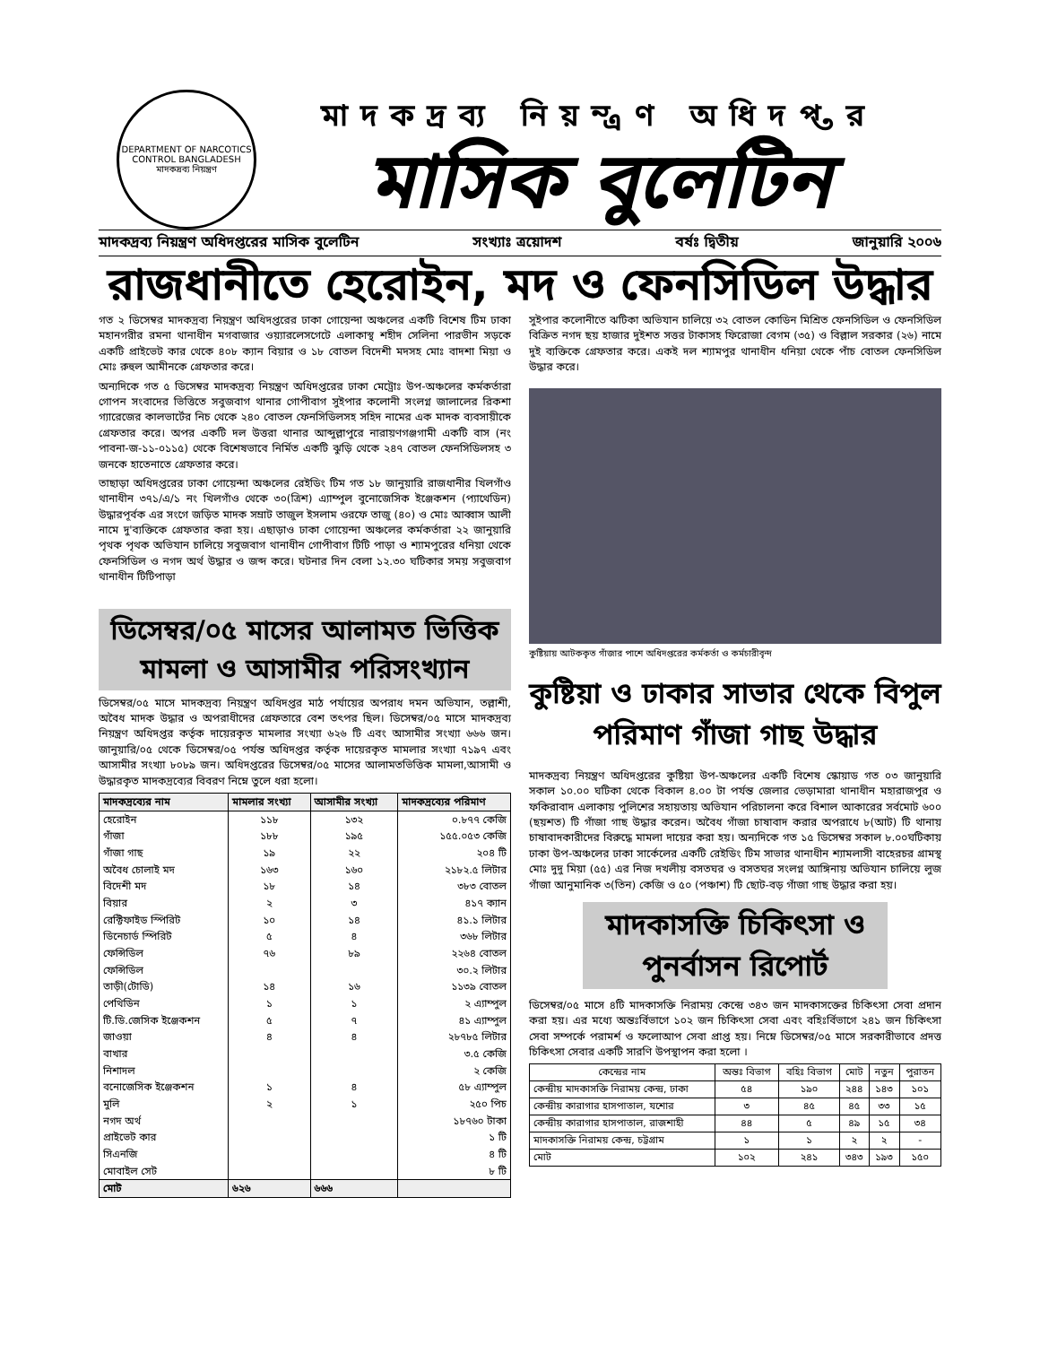DEPARTMENT OF NARCOTICS CONTROL BANGLADESH
মাদকদ্রব্য নিয়ন্ত্রণ
মাদকদ্রব্য নিয়ন্ত্রণ অধিদপ্তর
মাসিক বুলেটিন
মাদকদ্রব্য নিয়ন্ত্রণ অধিদপ্তরের মাসিক বুলেটিন সংখ্যাঃ ত্রয়োদশ বর্ষঃ দ্বিতীয় জানুয়ারি ২০০৬
রাজধানীতে হেরোইন, মদ ও ফেনসিডিল উদ্ধার
গত ২ ডিসেম্বর মাদকদ্রব্য নিয়ন্ত্রণ অধিদপ্তরের ঢাকা গোয়েন্দা অঞ্চলের একটি বিশেষ টিম ঢাকা মহানগরীর রমনা থানাধীন মগবাজার ওয়্যারলেসগেটে এলাকাস্থ শহীদ সেলিনা পারভীন সড়কে একটি প্রাইভেট কার থেকে ৪০৮ ক্যান বিয়ার ও ১৮ বোতল বিদেশী মদসহ মোঃ বাদশা মিয়া ও মোঃ রুহুল আমীনকে গ্রেফতার করে।
অন্যদিকে গত ৫ ডিসেম্বর মাদকদ্রব্য নিয়ন্ত্রণ অধিদপ্তরের ঢাকা মেট্রোঃ উপ-অঞ্চলের কর্মকর্তারা গোপন সংবাদের ভিত্তিতে সবুজবাগ থানার গোপীবাগ সুইপার কলোনী সংলগ্ন জালালের রিকশা গ্যারেজের কালভার্টের নিচ থেকে ২৪০ বোতল ফেনসিডিলসহ সহিদ নামের এক মাদক ব্যবসায়ীকে গ্রেফতার করে। অপর একটি দল উত্তরা থানার আব্দুল্লাপুরে নারায়ণগঞ্জগামী একটি বাস (নং পাবনা-জ-১১-০১১৫) থেকে বিশেষভাবে নির্মিত একটি ঝুড়ি থেকে ২৪৭ বোতল ফেনসিডিলসহ ৩ জনকে হাতেনাতে গ্রেফতার করে।
তাছাড়া অধিদপ্তরের ঢাকা গোয়েন্দা অঞ্চলের রেইডিং টিম গত ১৮ জানুয়ারি রাজধানীর খিলগাঁও থানাধীন ৩৭১/এ/১ নং খিলগাঁও থেকে ৩০(ত্রিশ) এ্যাম্পুল বুনোজেসিক ইঞ্জেকশন (প্যাথেডিন) উদ্ধারপূর্বক এর সংগে জড়িত মাদক সম্রাট তাজুল ইসলাম ওরফে তাজু (৪০) ও মোঃ আব্বাস আলী নামে দু'ব্যক্তিকে গ্রেফতার করা হয়। এছাড়াও ঢাকা গোয়েন্দা অঞ্চলের কর্মকর্তারা ২২ জানুয়ারি পৃথক পৃথক অভিযান চালিয়ে সবুজবাগ থানাধীন গোপীবাগ টিটি পাড়া ও শ্যামপুরের ধনিয়া থেকে ফেনসিডিল ও নগদ অর্থ উদ্ধার ও জব্দ করে। ঘটনার দিন বেলা ১২.৩০ ঘটিকার সময় সবুজবাগ থানাধীন টিটিপাড়া
ডিসেম্বর/০৫ মাসের আলামত ভিত্তিক মামলা ও আসামীর পরিসংখ্যান
ডিসেম্বর/০৫ মাসে মাদকদ্রব্য নিয়ন্ত্রণ অধিদপ্তর মাঠ পর্যায়ের অপরাধ দমন অভিযান, তল্লাশী, অবৈধ মাদক উদ্ধার ও অপরাধীদের গ্রেফতারে বেশ তৎপর ছিল। ডিসেম্বর/০৫ মাসে মাদকদ্রব্য নিয়ন্ত্রণ অধিদপ্তর কর্তৃক দায়েরকৃত মামলার সংখ্যা ৬২৬ টি এবং আসামীর সংখ্যা ৬৬৬ জন। জানুয়ারি/০৫ থেকে ডিসেম্বর/০৫ পর্যন্ত অধিদপ্তর কর্তৃক দায়েরকৃত মামলার সংখ্যা ৭১৯৭ এবং আসামীর সংখ্যা ৮০৮৯ জন। অধিদপ্তরের ডিসেম্বর/০৫ মাসের আলামতভিত্তিক মামলা,আসামী ও উদ্ধারকৃত মাদকদ্রব্যের বিবরণ নিম্নে তুলে ধরা হলো।
| মাদকদ্রব্যের নাম | মামলার সংখ্যা | আসামীর সংখ্যা | মাদকদ্রব্যের পরিমাণ |
| --- | --- | --- | --- |
| হেরোইন | ১১৮ | ১৩২ | ০.৮৭৭ কেজি |
| গাঁজা | ১৮৮ | ১৯৫ | ১৫৫.০৫৩ কেজি |
| গাঁজা গাছ | ১৯ | ২২ | ২০৪ টি |
| অবৈধ চোলাই মদ | ১৬৩ | ১৬০ | ২১৮২.৫ লিটার |
| বিদেশী মদ | ১৮ | ১৪ | ৩৮৩ বোতল |
| বিয়ার | ২ | ৩ | ৪১৭ ক্যান |
| রেক্টিফাইড স্পিরিট | ১০ | ১৪ | ৪১.১ লিটার |
| ডিনেচার্ড স্পিরিট | ৫ | ৪ | ৩৬৮ লিটার |
| ফেন্সিডিল | ৭৬ | ৮৯ | ২২৬৪ বোতল |
| ফেন্সিডিল | | | ৩০.২ লিটার |
| তাড়ী(টোডি) | ১৪ | ১৬ | ১১৩৯ বোতল |
| পেথিডিন | ১ | ১ | ২ এ্যাম্পুল |
| টি.ডি.জেসিক ইঞ্জেকশন | ৫ | ৭ | ৪১ এ্যাম্পুল |
| জাওয়া | ৪ | ৪ | ২৮৭৮৫ লিটার |
| বাখার | | | ৩.৫ কেজি |
| নিশাদল | | | ২ কেজি |
| বনোজেসিক ইঞ্জেকশন | ১ | ৪ | ৫৮ এ্যাম্পুল |
| মুলি | ২ | ১ | ২৫০ পিচ |
| নগদ অর্থ | | | ১৮৭৬০ টাকা |
| প্রাইভেট কার | | | ১ টি |
| সিএনজি | | | ৪ টি |
| মোবাইল সেট | | | ৮ টি |
| মোট | ৬২৬ | ৬৬৬ | |
সুইপার কলোনীতে ঝটিকা অভিযান চালিয়ে ৩২ বোতল কোডিন মিশ্রিত ফেনসিডিল ও ফেনসিডিল বিক্রিত নগদ ছয় হাজার দুইশত সত্তর টাকাসহ ফিরোজা বেগম (৩৫) ও বিল্লাল সরকার (২৬) নামে দুই ব্যক্তিকে গ্রেফতার করে। একই দল শ্যামপুর থানাধীন ধনিয়া থেকে পাঁচ বোতল ফেনসিডিল উদ্ধার করে।
কুষ্টিয়ায় আটককৃত গাঁজার পাশে অধিদপ্তরের কর্মকর্তা ও কর্মচারীবৃন্দ
কুষ্টিয়া ও ঢাকার সাভার থেকে বিপুল পরিমাণ গাঁজা গাছ উদ্ধার
মাদকদ্রব্য নিয়ন্ত্রণ অধিদপ্তরের কুষ্টিয়া উপ-অঞ্চলের একটি বিশেষ স্কোয়াড গত ০৩ জানুয়ারি সকাল ১০.০০ ঘটিকা থেকে বিকাল ৪.০০ টা পর্যন্ত জেলার ভেড়ামারা থানাধীন মহারাজপুর ও ফকিরাবাদ এলাকায় পুলিশের সহায়তায় অভিযান পরিচালনা করে বিশাল আকারের সর্বমোট ৬০০ (ছয়শত) টি গাঁজা গাছ উদ্ধার করেন। অবৈধ গাঁজা চাষাবাদ করার অপরাধে ৮(আট) টি থানায় চাষাবাদকারীদের বিরুদ্ধে মামলা দায়ের করা হয়। অন্যদিকে গত ১৫ ডিসেম্বর সকাল ৮.০০ঘটিকায় ঢাকা উপ-অঞ্চলের ঢাকা সার্কেলের একটি রেইডিং টিম সাভার থানাধীন শ্যামলাসী বাহেরচর গ্রামস্থ মোঃ দুদু মিয়া (৫৫) এর নিজ দখলীয় বসতঘর ও বসতঘর সংলগ্ন আঙ্গিনায় অভিযান চালিয়ে লুজ গাঁজা আনুমানিক ৩(তিন) কেজি ও ৫০ (পঞ্চাশ) টি ছোট-বড় গাঁজা গাছ উদ্ধার করা হয়।
মাদকাসক্তি চিকিৎসা ও পুনর্বাসন রিপোর্ট
ডিসেম্বর/০৫ মাসে ৪টি মাদকাসক্তি নিরাময় কেন্দ্রে ৩৪৩ জন মাদকাসক্তের চিকিৎসা সেবা প্রদান করা হয়। এর মধ্যে অন্তঃর্বিভাগে ১০২ জন চিকিৎসা সেবা এবং বহিঃর্বিভাগে ২৪১ জন চিকিৎসা সেবা সম্পর্কে পরামর্শ ও ফলোআপ সেবা প্রাপ্ত হয়। নিম্নে ডিসেম্বর/০৫ মাসে সরকারীভাবে প্রদত্ত চিকিৎসা সেবার একটি সারণি উপস্থাপন করা হলো ।
| কেন্দ্রের নাম | অন্তঃ বিভাগ | বহিঃ বিভাগ | মোট | নতুন | পুরাতন |
| --- | --- | --- | --- | --- | --- |
| কেন্দ্রীয় মাদকাসক্তি নিরাময় কেন্দ্র, ঢাকা | ৫৪ | ১৯০ | ২৪৪ | ১৪৩ | ১০১ |
| কেন্দ্রীয় কারাগার হাসপাতাল, যশোর | ৩ | ৪৫ | ৪৫ | ৩৩ | ১৫ |
| কেন্দ্রীয় কারাগার হাসপাতাল, রাজশাহী | ৪৪ | ৫ | ৪৯ | ১৫ | ৩৪ |
| মাদকাসক্তি নিরাময় কেন্দ্র, চট্টগ্রাম | ১ | ১ | ২ | ২ | - |
| মোট | ১০২ | ২৪১ | ৩৪৩ | ১৯৩ | ১৫০ |